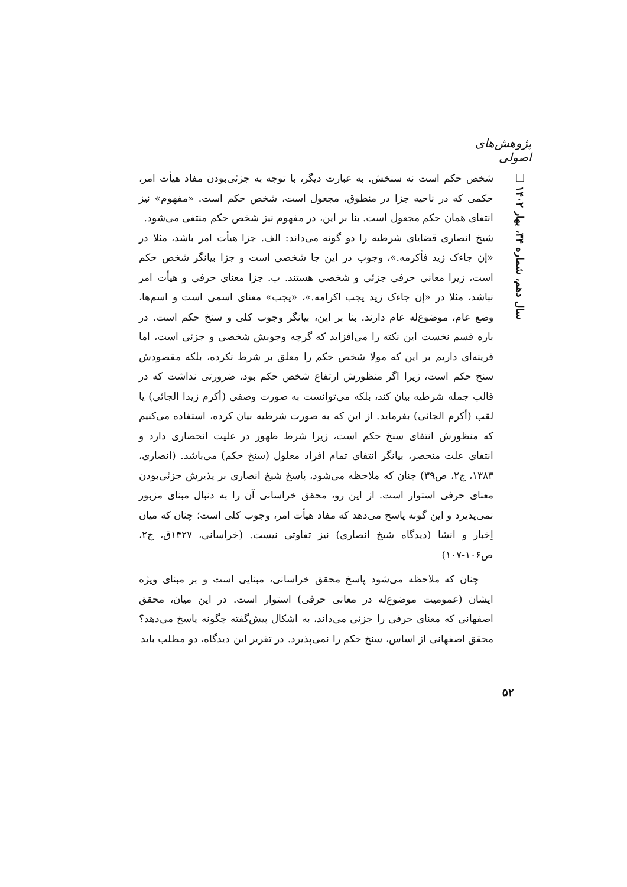پژوهش‌های اصولی
سال دهم، شماره ۳۴، بهار ۱۴۰۲ □
شخص حکم است نه سنخش. به عبارت دیگر، با توجه به جزئی‌بودن مفاد هیأت امر، حکمی که در ناحیه جزا در منطوق، مجعول است، شخص حکم است. «مفهوم» نیز انتفای همان حکم مجعول است. بنا بر این، در مفهوم نیز شخص حکم منتفی می‌شود.
شیخ انصاری قضایای شرطیه را دو گونه می‌داند: الف. جزا هیأت امر باشد، مثلا در «إن جاءک زید فأکرمه.»، وجوب در این جا شخصی است و جزا بیانگر شخص حکم است، زیرا معانی حرفی جزئی و شخصی هستند. ب. جزا معنای حرفی و هیأت امر نباشد، مثلا در «إن جاءک زید یجب اکرامه.»، «یجب» معنای اسمی است و اسم‌ها، وضع عام، موضوع‌له عام دارند. بنا بر این، بیانگر وجوب کلی و سنخ حکم است. در باره قسم نخست این نکته را می‌افزاید که گرچه وجوبش شخصی و جزئی است، اما قرینه‌ای داریم بر این که مولا شخص حکم را معلق بر شرط نکرده، بلکه مقصودش سنخ حکم است، زیرا اگر منظورش ارتفاع شخص حکم بود، ضرورتی نداشت که در قالب جمله شرطیه بیان کند، بلکه می‌توانست به صورت وصفی (أکرم زیدا الجائی) یا لقب (أکرم الجائی) بفرماید. از این که به صورت شرطیه بیان کرده، استفاده می‌کنیم که منظورش انتفای سنخ حکم است، زیرا شرط ظهور در علیت انحصاری دارد و انتفای علت منحصر، بیانگر انتفای تمام افراد معلول (سنخ حکم) می‌باشد. (انصاری، ۱۳۸۳، ج۲، ص۳۹) چنان که ملاحظه می‌شود، پاسخ شیخ انصاری بر پذیرش جزئی‌بودن معنای حرفی استوار است. از این رو، محقق خراسانی آن را به دنبال مبنای مزبور نمی‌پذیرد و این گونه پاسخ می‌دهد که مفاد هیأت امر، وجوب کلی است؛ چنان که میان اِخبار و انشا (دیدگاه شیخ انصاری) نیز تفاوتی نیست. (خراسانی، ۱۴۲۷ق، ج۲، ص۱۰۶-۱۰۷)
چنان که ملاحظه می‌شود پاسخ محقق خراسانی، مبنایی است و بر مبنای ویژه ایشان (عمومیت موضوع‌له در معانی حرفی) استوار است. در این میان، محقق اصفهانی که معنای حرفی را جزئی می‌داند، به اشکال پیش‌گفته چگونه پاسخ می‌دهد؟ محقق اصفهانی از اساس، سنخ حکم را نمی‌پذیرد. در تقریر این دیدگاه، دو مطلب باید
۵۲